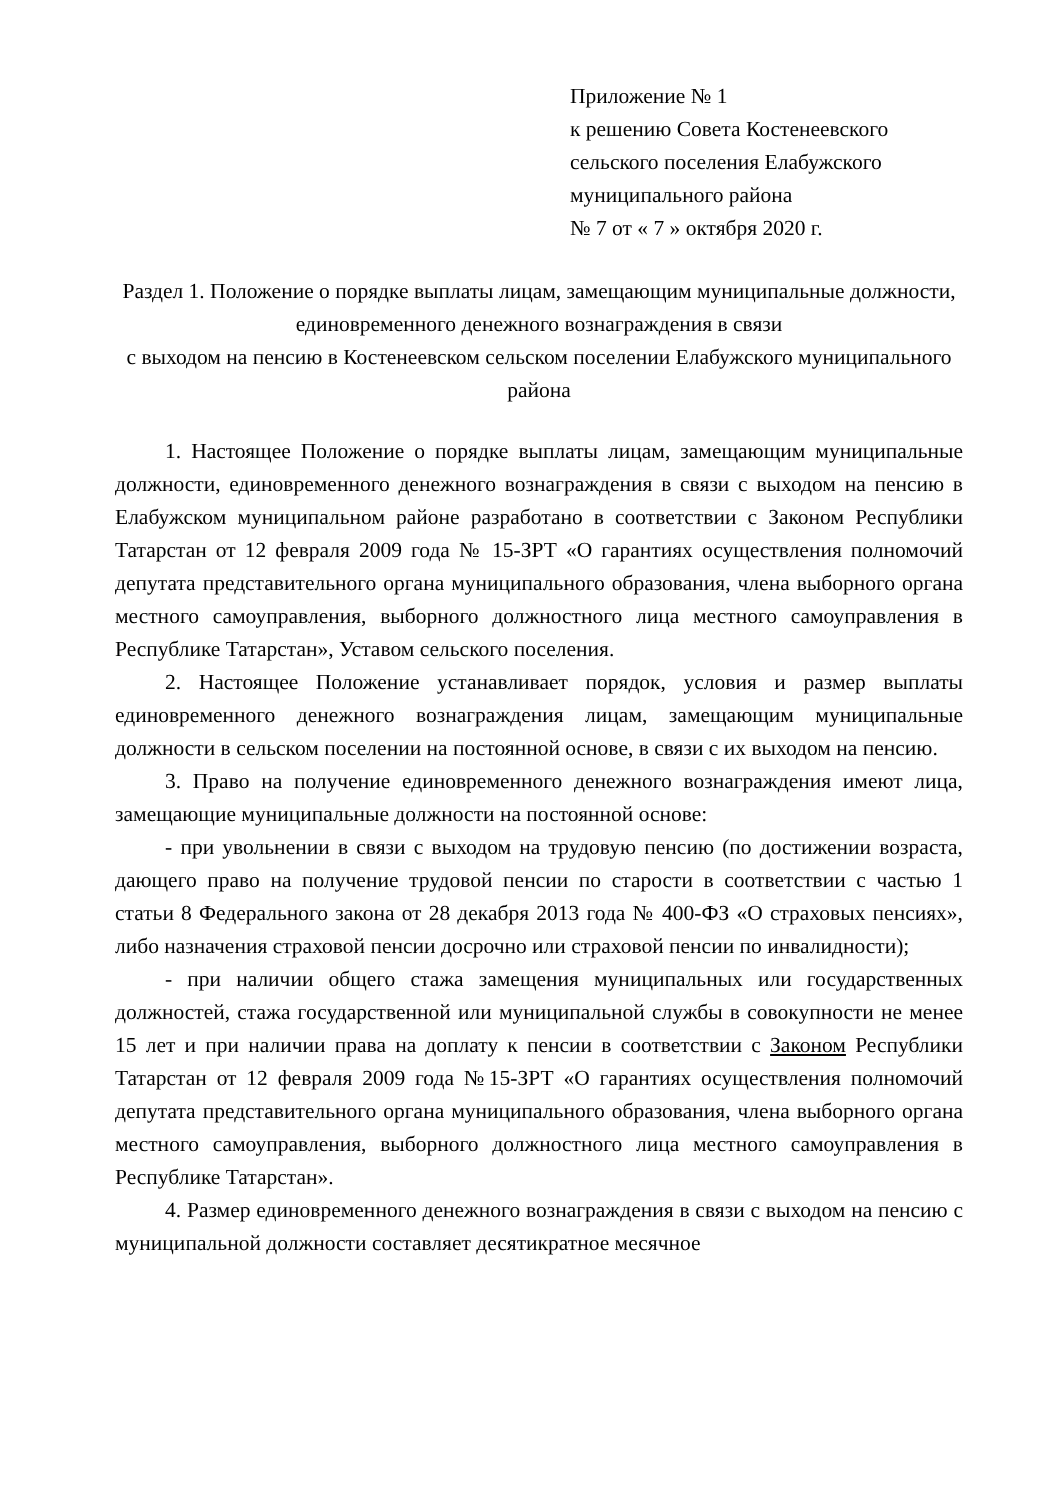Приложение № 1
к решению Совета Костенеевского
сельского поселения Елабужского
муниципального района
№ 7 от « 7 » октября 2020 г.
Раздел 1. Положение о порядке выплаты лицам, замещающим муниципальные должности, единовременного денежного вознаграждения в связи
с выходом на пенсию в Костенеевском сельском поселении Елабужского муниципального района
1. Настоящее Положение о порядке выплаты лицам, замещающим муниципальные должности, единовременного денежного вознаграждения в связи с выходом на пенсию в Елабужском муниципальном районе разработано в соответствии с Законом Республики Татарстан от 12 февраля 2009 года № 15-ЗРТ «О гарантиях осуществления полномочий депутата представительного органа муниципального образования, члена выборного органа местного самоуправления, выборного должностного лица местного самоуправления в Республике Татарстан», Уставом сельского поселения.
2. Настоящее Положение устанавливает порядок, условия и размер выплаты единовременного денежного вознаграждения лицам, замещающим муниципальные должности в сельском поселении на постоянной основе, в связи с их выходом на пенсию.
3. Право на получение единовременного денежного вознаграждения имеют лица, замещающие муниципальные должности на постоянной основе:
- при увольнении в связи с выходом на трудовую пенсию (по достижении возраста, дающего право на получение трудовой пенсии по старости в соответствии с частью 1 статьи 8 Федерального закона от 28 декабря 2013 года № 400-ФЗ «О страховых пенсиях», либо назначения страховой пенсии досрочно или страховой пенсии по инвалидности);
- при наличии общего стажа замещения муниципальных или государственных должностей, стажа государственной или муниципальной службы в совокупности не менее 15 лет и при наличии права на доплату к пенсии в соответствии с Законом Республики Татарстан от 12 февраля 2009 года №15-ЗРТ «О гарантиях осуществления полномочий депутата представительного органа муниципального образования, члена выборного органа местного самоуправления, выборного должностного лица местного самоуправления в Республике Татарстан».
4. Размер единовременного денежного вознаграждения в связи с выходом на пенсию с муниципальной должности составляет десятикратное месячное